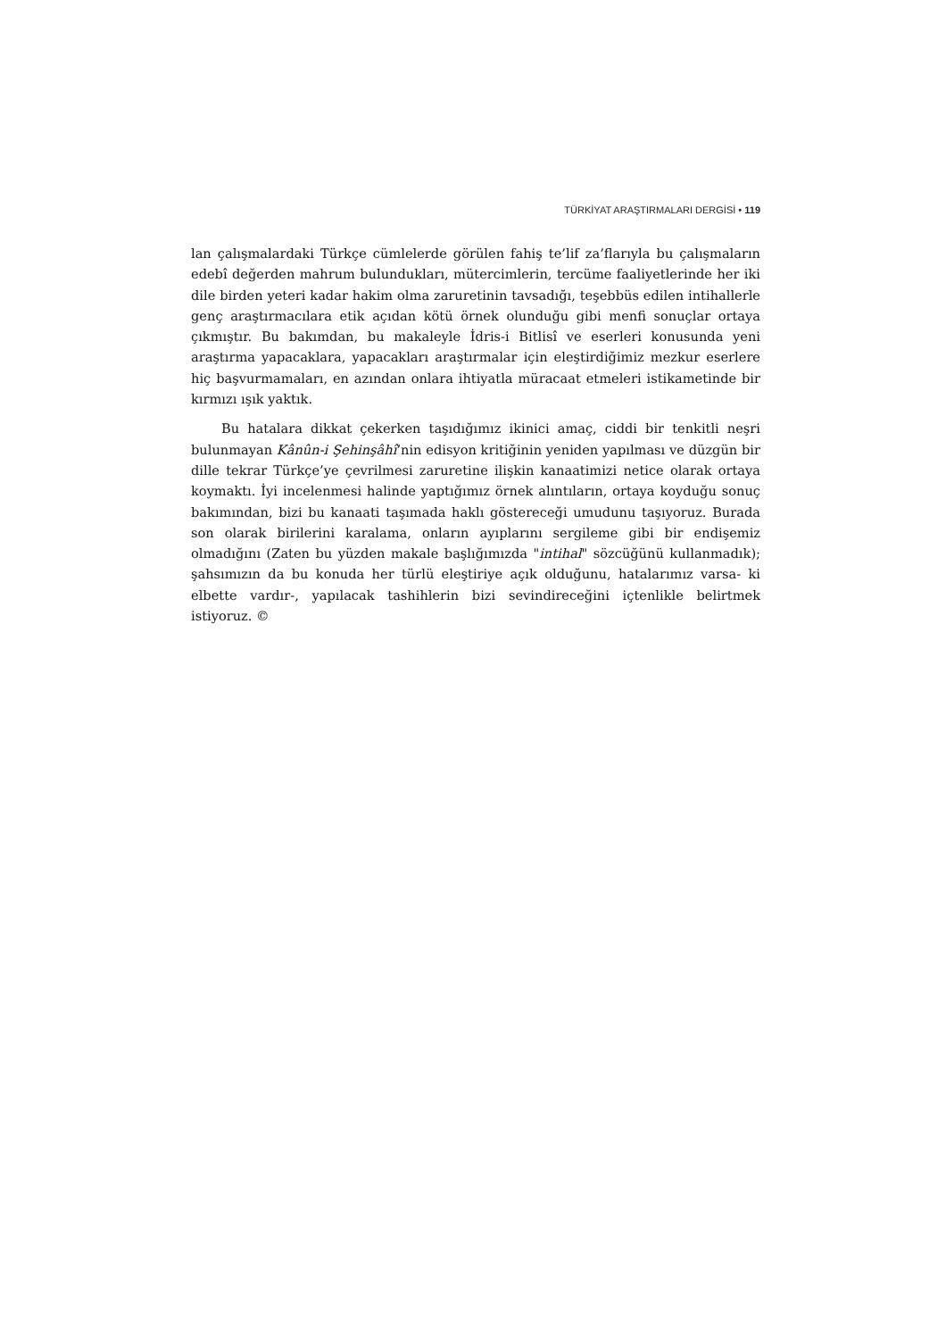TÜRKİYAT ARAŞTIRMALARI DERGİSİ • 119
lan çalışmalardaki Türkçe cümlelerde görülen fahiş te’lif za’flarıyla bu çalışmaların edebî değerden mahrum bulundukları, mütercimlerin, tercüme faaliyetlerinde her iki dile birden yeteri kadar hakim olma zaruretinin tavsadığı, teşebbüs edilen intihallerle genç araştırmacılara etik açıdan kötü örnek olunduğu gibi menfi sonuçlar ortaya çıkmıştır. Bu bakımdan, bu makaleyle İdris-i Bitlisî ve eserleri konusunda yeni araştırma yapacaklara, yapacakları araştırmalar için eleştirdiğimiz mezkur eserlere hiç başvurmamaları, en azından onlara ihtiyatla müracaat etmeleri istikametinde bir kırmızı ışık yaktık.
Bu hatalara dikkat çekerken taşıdığımız ikinici amaç, ciddi bir tenkitli neşri bulunmayan Kânûn-i Şehinşâhî’nin edisyon kritiğinin yeniden yapılması ve düzgün bir dille tekrar Türkçe’ye çevrilmesi zaruretine ilişkin kanaatimizi netice olarak ortaya koymaktı. İyi incelenmesi halinde yaptığımız örnek alıntıların, ortaya koyduğu sonuç bakımından, bizi bu kanaati taşımada haklı göstereceği umudunu taşıyoruz. Burada son olarak birilerini karalama, onların ayıplarını sergileme gibi bir endişemiz olmadığını (Zaten bu yüzden makale başlığımızda "intihal" sözcüğünü kullanmadık); şahsımızın da bu konuda her türlü eleştiriye açık olduğunu, hatalarımız varsa- ki elbette vardır-, yapılacak tashihlerin bizi sevindireceğini içtenlikle belirtmek istiyoruz. ©